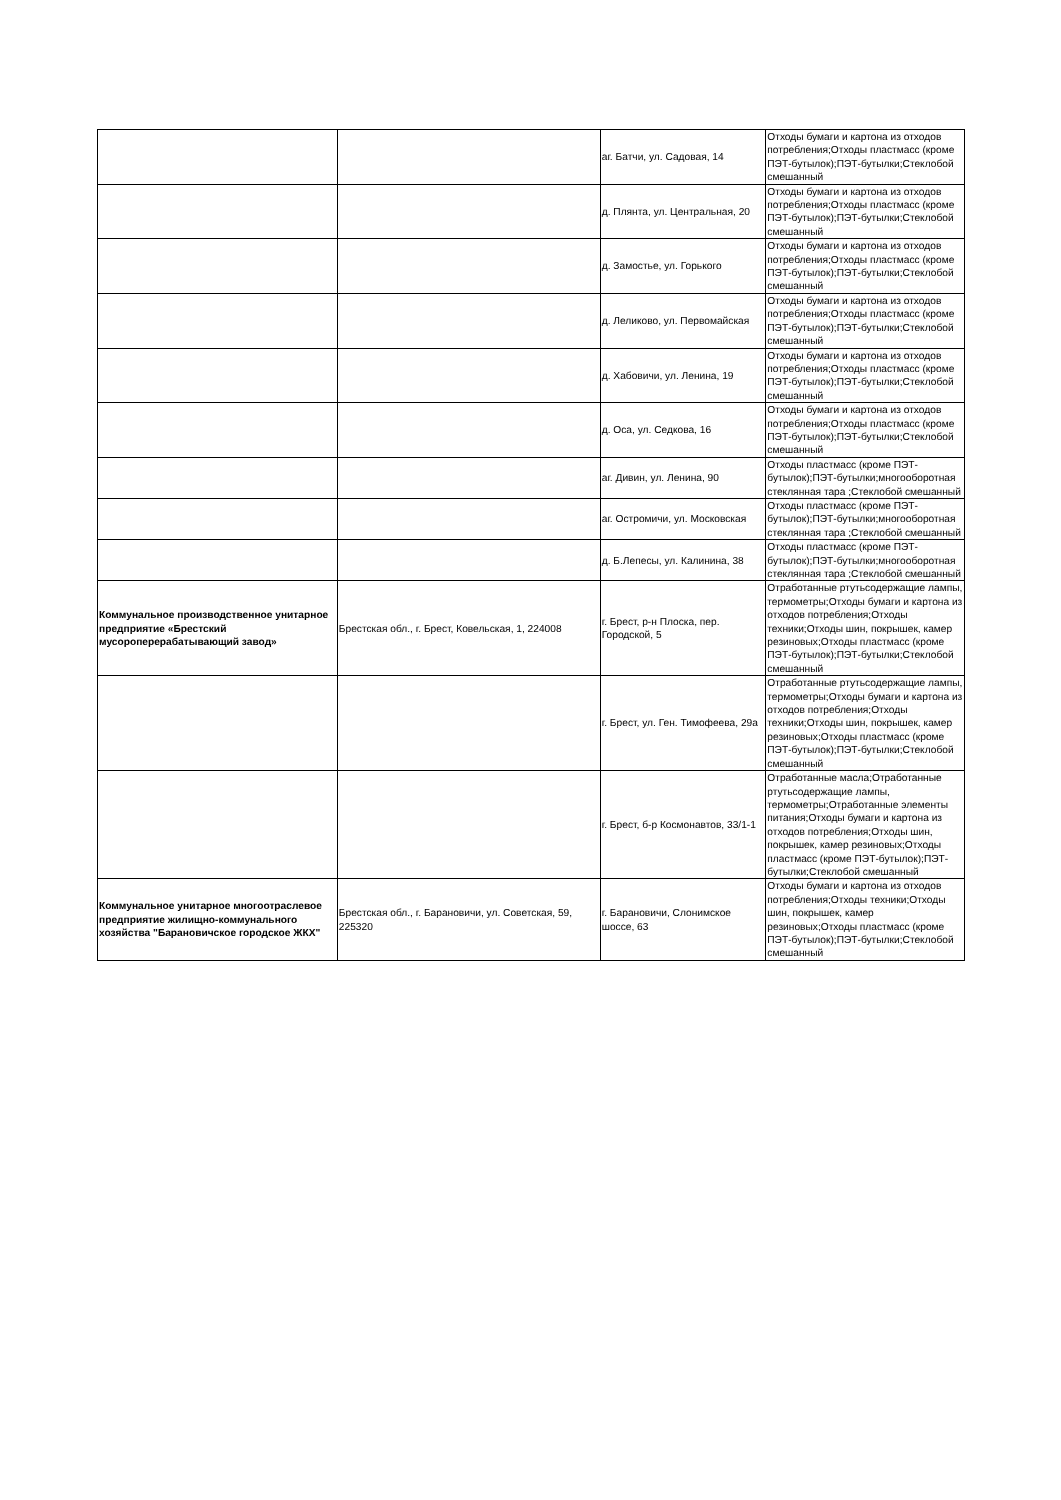| | | аг. Батчи, ул. Садовая, 14 | Отходы бумаги и картона из отходов потребления;Отходы пластмасс (кроме ПЭТ-бутылок);ПЭТ-бутылки;Стеклобой смешанный |
| | | д. Плянта, ул. Центральная, 20 | Отходы бумаги и картона из отходов потребления;Отходы пластмасс (кроме ПЭТ-бутылок);ПЭТ-бутылки;Стеклобой смешанный |
| | | д. Замостье, ул. Горького | Отходы бумаги и картона из отходов потребления;Отходы пластмасс (кроме ПЭТ-бутылок);ПЭТ-бутылки;Стеклобой смешанный |
| | | д. Леликово, ул. Первомайская | Отходы бумаги и картона из отходов потребления;Отходы пластмасс (кроме ПЭТ-бутылок);ПЭТ-бутылки;Стеклобой смешанный |
| | | д. Хабовичи, ул. Ленина, 19 | Отходы бумаги и картона из отходов потребления;Отходы пластмасс (кроме ПЭТ-бутылок);ПЭТ-бутылки;Стеклобой смешанный |
| | | д. Оса, ул. Седкова, 16 | Отходы бумаги и картона из отходов потребления;Отходы пластмасс (кроме ПЭТ-бутылок);ПЭТ-бутылки;Стеклобой смешанный |
| | | аг. Дивин, ул. Ленина, 90 | Отходы пластмасс (кроме ПЭТ-бутылок);ПЭТ-бутылки;многооборотная стеклянная тара ;Стеклобой смешанный |
| | | аг. Остромичи, ул. Московская | Отходы пластмасс (кроме ПЭТ-бутылок);ПЭТ-бутылки;многооборотная стеклянная тара ;Стеклобой смешанный |
| | | д. Б.Лепесы, ул. Калинина, 38 | Отходы пластмасс (кроме ПЭТ-бутылок);ПЭТ-бутылки;многооборотная стеклянная тара ;Стеклобой смешанный |
| Коммунальное производственное унитарное предприятие «Брестский мусороперерабатывающий завод» | Брестская обл., г. Брест, Ковельская, 1, 224008 | г. Брест, р-н Плоска, пер. Городской, 5 | Отработанные ртутьсодержащие лампы, термометры;Отходы бумаги и картона из отходов потребления;Отходы техники;Отходы шин, покрышек, камер резиновых;Отходы пластмасс (кроме ПЭТ-бутылок);ПЭТ-бутылки;Стеклобой смешанный |
| | | г. Брест, ул. Ген. Тимофеева, 29а | Отработанные ртутьсодержащие лампы, термометры;Отходы бумаги и картона из отходов потребления;Отходы техники;Отходы шин, покрышек, камер резиновых;Отходы пластмасс (кроме ПЭТ-бутылок);ПЭТ-бутылки;Стеклобой смешанный |
| | | г. Брест, б-р Космонавтов, 33/1-1 | Отработанные масла;Отработанные ртутьсодержащие лампы, термометры;Отработанные элементы питания;Отходы бумаги и картона из отходов потребления;Отходы шин, покрышек, камер резиновых;Отходы пластмасс (кроме ПЭТ-бутылок);ПЭТ-бутылки;Стеклобой смешанный |
| Коммунальное унитарное многоотраслевое предприятие жилищно-коммунального хозяйства "Барановичское городское ЖКХ" | Брестская обл., г. Барановичи, ул. Советская, 59, 225320 | г. Барановичи, Слонимское шоссе, 63 | Отходы бумаги и картона из отходов потребления;Отходы техники;Отходы шин, покрышек, камер резиновых;Отходы пластмасс (кроме ПЭТ-бутылок);ПЭТ-бутылки;Стеклобой смешанный |